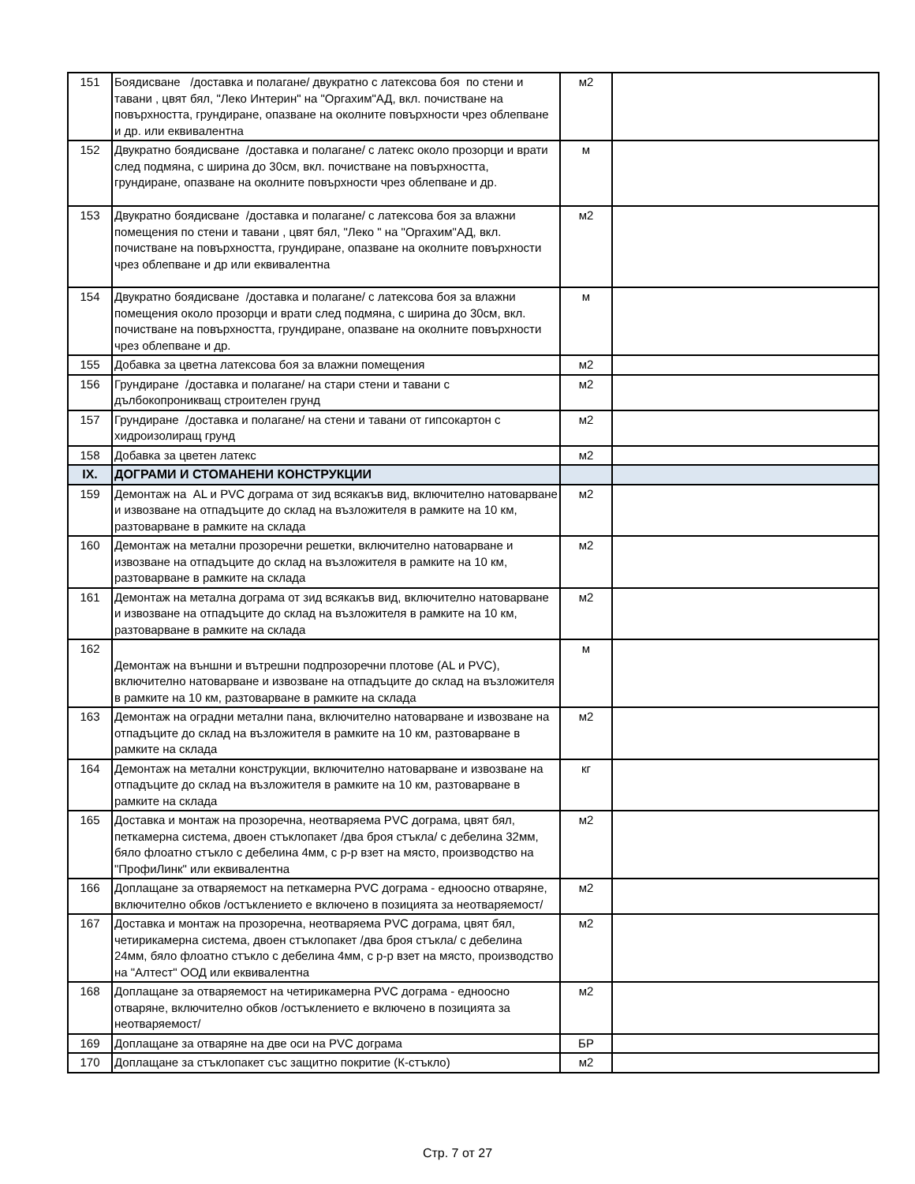| 151 | Боядисване /доставка и полагане/ двукратно с латексова боя по стени и тавани , цвят бял, "Леко Интерин" на "Оргахим"АД, вкл. почистване на повърхността, грундиране, опазване на околните повърхности чрез облепване и др. или еквивалентна | м2 | |
| 152 | Двукратно боядисване /доставка и полагане/ с латекс около прозорци и врати след подмяна, с ширина до 30см, вкл. почистване на повърхността, грундиране, опазване на околните повърхности чрез облепване и др. | м | |
| 153 | Двукратно боядисване /доставка и полагане/ с латексова боя за влажни помещения по стени и тавани , цвят бял, "Леко " на "Оргахим"АД, вкл. почистване на повърхността, грундиране, опазване на околните повърхности чрез облепване и др или еквивалентна | м2 | |
| 154 | Двукратно боядисване /доставка и полагане/ с латексова боя за влажни помещения около прозорци и врати след подмяна, с ширина до 30см, вкл. почистване на повърхността, грундиране, опазване на околните повърхности чрез облепване и др. | м | |
| 155 | Добавка за цветна латексова боя за влажни помещения | м2 | |
| 156 | Грундиране /доставка и полагане/ на стари стени и тавани с дълбокопроникващ строителен грунд | м2 | |
| 157 | Грундиране /доставка и полагане/ на стени и тавани от гипсокартон с хидроизолиращ грунд | м2 | |
| 158 | Добавка за цветен латекс | м2 | |
| IX. | ДОГРАМИ И СТОМАНЕНИ КОНСТРУКЦИИ | | |
| 159 | Демонтаж на AL и PVC дограма от зид всякакъв вид, включително натоварване и извозване на отпадъците до склад на възложителя в рамките на 10 км, разтоварване в рамките на склада | м2 | |
| 160 | Демонтаж на метални прозоречни решетки, включително натоварване и извозване на отпадъците до склад на възложителя в рамките на 10 км, разтоварване в рамките на склада | м2 | |
| 161 | Демонтаж на метална дограма от зид всякакъв вид, включително натоварване и извозване на отпадъците до склад на възложителя в рамките на 10 км, разтоварване в рамките на склада | м2 | |
| 162 | Демонтаж на външни и вътрешни подпрозоречни плотове (AL и PVC), включително натоварване и извозване на отпадъците до склад на възложителя в рамките на 10 км, разтоварване в рамките на склада | м | |
| 163 | Демонтаж на оградни метални пана, включително натоварване и извозване на отпадъците до склад на възложителя в рамките на 10 км, разтоварване в рамките на склада | м2 | |
| 164 | Демонтаж на метални конструкции, включително натоварване и извозване на отпадъците до склад на възложителя в рамките на 10 км, разтоварване в рамките на склада | кг | |
| 165 | Доставка и монтаж на прозоречна, неотваряема PVC дограма, цвят бял, петкамерна система, двоен стъклопакет /два броя стъкла/ с дебелина 32мм, бяло флоатно стъкло с дебелина 4мм, с р-р взет на място, производство на "ПрофиЛинк" или еквивалентна | м2 | |
| 166 | Доплащане за отваряемост на петкамерна PVC дограма - едноосно отваряне, включително обков /остъклението е включено в позицията за неотваряемост/ | м2 | |
| 167 | Доставка и монтаж на прозоречна, неотваряема PVC дограма, цвят бял, четирикамерна система, двоен стъклопакет /два броя стъкла/ с дебелина 24мм, бяло флоатно стъкло с дебелина 4мм, с р-р взет на място, производство на "Алтест" ООД или еквивалентна | м2 | |
| 168 | Доплащане за отваряемост на четирикамерна PVC дограма - едноосно отваряне, включително обков /остъклението е включено в позицията за неотваряемост/ | м2 | |
| 169 | Доплащане за отваряне на две оси на PVC дограма | БР | |
| 170 | Доплащане за стъклопакет със защитно покритие (К-стъкло) | м2 | |
Стр. 7 от 27